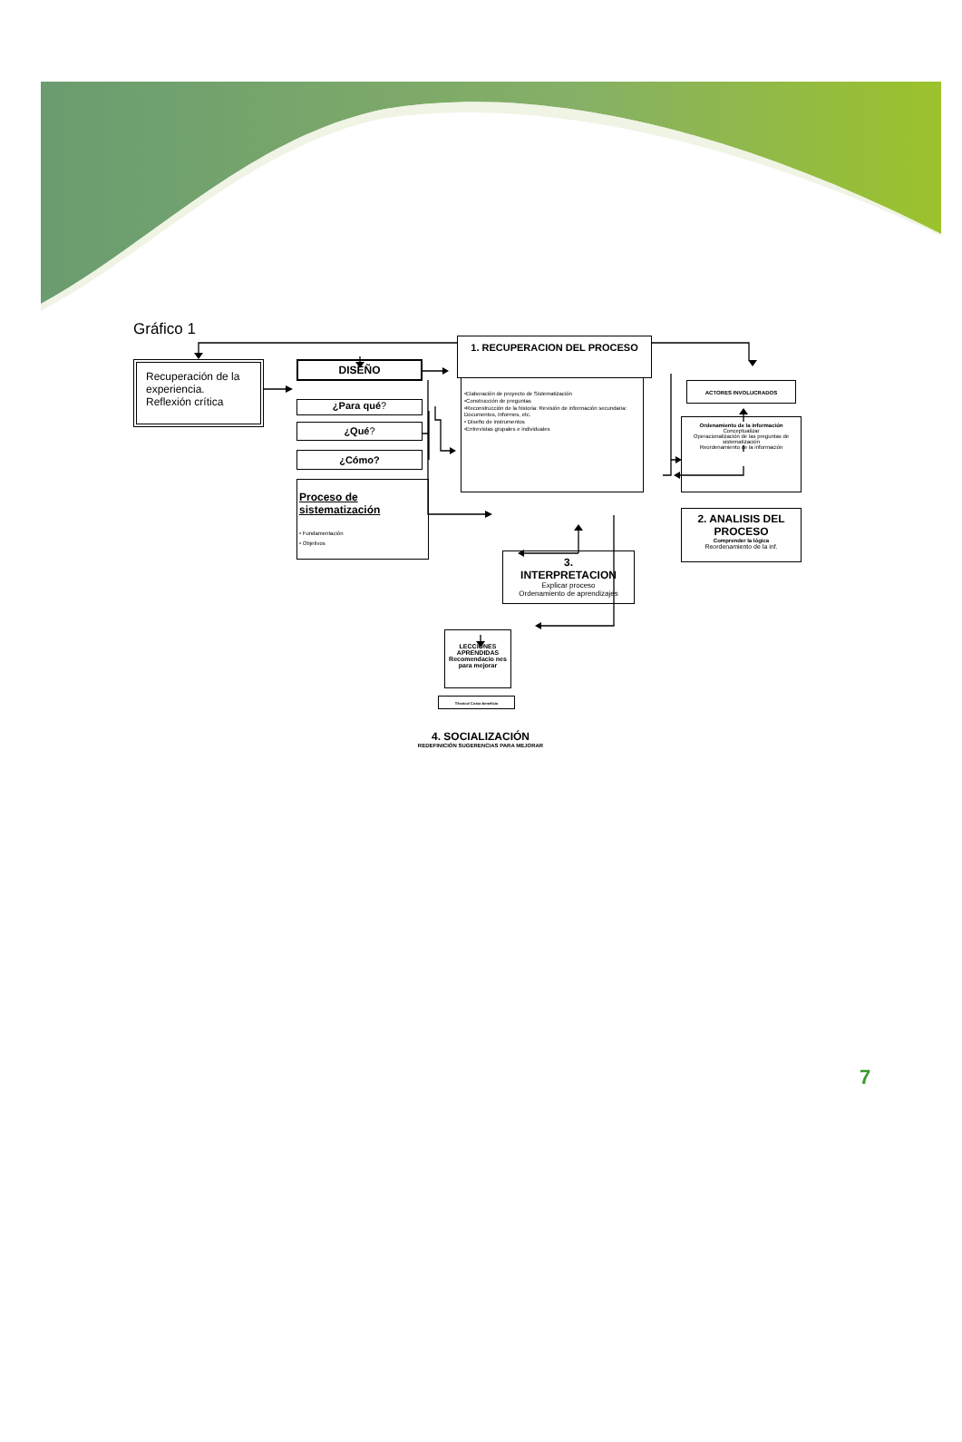Gráfico 1
Recuperación de la experiencia.
Reflexión crítica
DISEÑO
¿Para qué?
¿Qué?
¿Cómo?
Proceso de sistematización
• Fundamentación
• Objetivos
1. RECUPERACION DEL PROCESO
•Elaboración de proyecto de Sistematización
•Construcción de preguntas
•Reconstrucción de la historia: Revisión de información secundaria: Documentos, Informes, etc.
• Diseño de instrumentos
•Entrevistas grupales e individuales
ACTORES INVOLUCRADOS
Ordenamiento de la información
Conceptualizar
Operacionalización de las preguntas de sistematización
Reordenamiento de la información
2. ANALISIS DEL PROCESO
Comprender la lógica
Reordenamiento de la inf.
3.
INTERPRETACION
Explicar proceso
Ordenamiento de aprendizajes
LECCIONES APRENDIDAS
Recomendacio nes para mejorar
Técnico/ Costo-beneficio
4. SOCIALIZACIÓN
REDEFINICIÓN SUGERENCIAS PARA MEJORAR
7